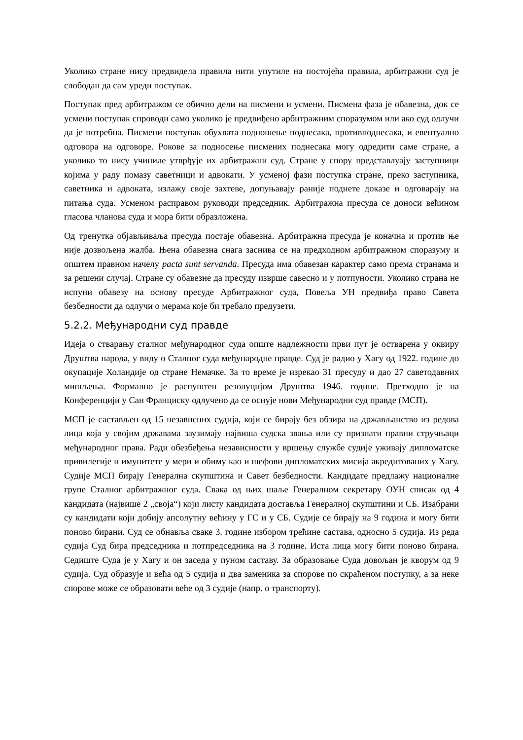Уколико стране нису предвидела правила нити упутиле на постојећа правила, арбитражни суд је слободан да сам уреди поступак.
Поступак пред арбитражом се обично дели на писмени и усмени. Писмена фаза је обавезна, док се усмени поступак спроводи само уколико је предвиђено арбитражним споразумом или ако суд одлучи да је потребна. Писмени поступак обухвата подношење поднесака, противподнесака, и евентуално одговора на одговоре. Рокове за подносење писмених поднесака могу одредити саме стране, а уколико то нису учиниле утврђује их арбитражни суд. Стране у спору представлуају заступници којима у раду помазу саветници и адвокати. У усменој фази поступка стране, преко заступника, саветника и адвоката, излажу своје захтеве, допуњавају раније поднете доказе и одговарају на питања суда. Усменом расправом руководи председник. Арбитражна пресуда се доноси већином гласова чланова суда и мора бити образложена.
Од тренутка објављиваља пресуда постаје обавезна. Арбитражна пресуда је коначна и против ње није дозвољена жалба. Њена обавезна снага заснива се на предходном арбитражном споразуму и општем правном начелу pacta sunt servanda. Пресуда има обавезан карактер само према странама и за решени случај. Стране су обавезне да пресуду изврше савесно и у потпуности. Уколико страна не испуни обавезу на основу пресуде Арбитражног суда, Повеља УН предвиђа право Савета безбедности да одлучи о мерама које би требало предузети.
5.2.2. Међународни суд правде
Идеја о стварању сталног међународног суда опште надлежности први пут је остварена у оквиру Друштва народа, у виду о Сталног суда међународне правде. Суд је радио у Хагу од 1922. године до окупације Холандије од стране Немачке. За то време је изрекао 31 пресуду и дао 27 саветодавних мишљења. Формално је распуштен резолуцијом Друштва 1946. године. Претходно је на Конференцији у Сан Франциску одлучено да се оснује нови Међународни суд правде (МСП).
МСП је састављен од 15 независних судија, који се бирају без обзира на држављанство из редова лица која у својим државама заузимају највиша судска звања или су признати правни стручњаци међународног права. Ради обезбеђења независности у вршењу службе судије уживају дипломатске привилегије и имунитете у мери и обиму као и шефови дипломатских мисија акредитованих у Хагу. Судије МСП бирају Генерална скупштина и Савет безбедности. Кандидате предлажу националне групе Сталног арбитражног суда. Свака од њих шаље Генералном секретару ОУН списак од 4 кандидата (највише 2 „своја“) који листу кандидата доставља Генералној скупштини и СБ. Изабрани су кандидати који добију апсолутну већину у ГС и у СБ. Судије се бирају на 9 година и могу бити поново бирани. Суд се обнавља сваке 3. године избором трећине састава, односно 5 судија. Из реда судија Суд бира председника и потпредседника на 3 године. Иста лица могу бити поново бирана. Седиште Суда је у Хагу и он заседа у пуном саставу. За образовање Суда довољан је кворум од 9 судија. Суд образује и већа од 5 судија и два заменика за спорове по скраћеном поступку, а за неке спорове може се образовати веће од 3 судије (напр. о транспорту).